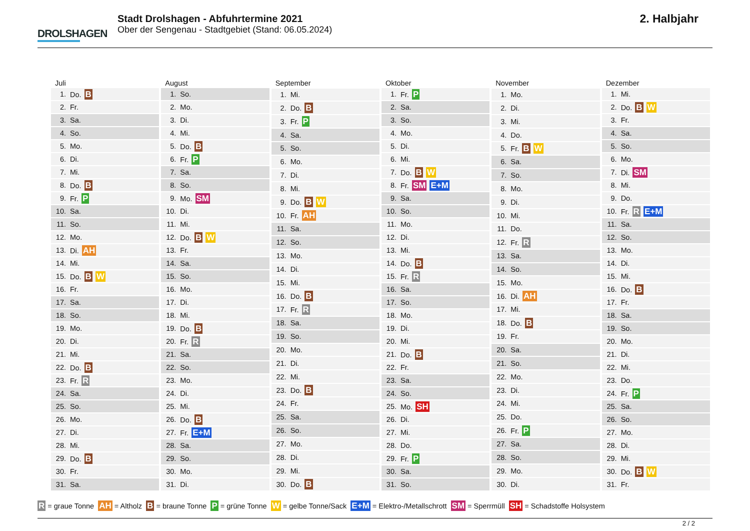DROLSHAGEN
Stadt Drolshagen - Abfuhrtermine 2021
Ober der Sengenau - Stadtgebiet (Stand: 06.05.2024)
2. Halbjahr
| Juli | |
| --- | --- |
| 1. | Do. B |
| 2. | Fr. |
| 3. | Sa. |
| 4. | So. |
| 5. | Mo. |
| 6. | Di. |
| 7. | Mi. |
| 8. | Do. B |
| 9. | Fr. P |
| 10. | Sa. |
| 11. | So. |
| 12. | Mo. |
| 13. | Di. AH |
| 14. | Mi. |
| 15. | Do. B W |
| 16. | Fr. |
| 17. | Sa. |
| 18. | So. |
| 19. | Mo. |
| 20. | Di. |
| 21. | Mi. |
| 22. | Do. B |
| 23. | Fr. R |
| 24. | Sa. |
| 25. | So. |
| 26. | Mo. |
| 27. | Di. |
| 28. | Mi. |
| 29. | Do. B |
| 30. | Fr. |
| 31. | Sa. |
| August | |
| --- | --- |
| 1. | So. |
| 2. | Mo. |
| 3. | Di. |
| 4. | Mi. |
| 5. | Do. B |
| 6. | Fr. P |
| 7. | Sa. |
| 8. | So. |
| 9. | Mo. SM |
| 10. | Di. |
| 11. | Mi. |
| 12. | Do. B W |
| 13. | Fr. |
| 14. | Sa. |
| 15. | So. |
| 16. | Mo. |
| 17. | Di. |
| 18. | Mi. |
| 19. | Do. B |
| 20. | Fr. R |
| 21. | Sa. |
| 22. | So. |
| 23. | Mo. |
| 24. | Di. |
| 25. | Mi. |
| 26. | Do. B |
| 27. | Fr. E+M |
| 28. | Sa. |
| 29. | So. |
| 30. | Mo. |
| 31. | Di. |
| September | |
| --- | --- |
| 1. | Mi. |
| 2. | Do. B |
| 3. | Fr. P |
| 4. | Sa. |
| 5. | So. |
| 6. | Mo. |
| 7. | Di. |
| 8. | Mi. |
| 9. | Do. B W |
| 10. | Fr. AH |
| 11. | Sa. |
| 12. | So. |
| 13. | Mo. |
| 14. | Di. |
| 15. | Mi. |
| 16. | Do. B |
| 17. | Fr. R |
| 18. | Sa. |
| 19. | So. |
| 20. | Mo. |
| 21. | Di. |
| 22. | Mi. |
| 23. | Do. B |
| 24. | Fr. |
| 25. | Sa. |
| 26. | So. |
| 27. | Mo. |
| 28. | Di. |
| 29. | Mi. |
| 30. | Do. B |
| Oktober | |
| --- | --- |
| 1. | Fr. P |
| 2. | Sa. |
| 3. | So. |
| 4. | Mo. |
| 5. | Di. |
| 6. | Mi. |
| 7. | Do. B W |
| 8. | Fr. SM E+M |
| 9. | Sa. |
| 10. | So. |
| 11. | Mo. |
| 12. | Di. |
| 13. | Mi. |
| 14. | Do. B |
| 15. | Fr. R |
| 16. | Sa. |
| 17. | So. |
| 18. | Mo. |
| 19. | Di. |
| 20. | Mi. |
| 21. | Do. B |
| 22. | Fr. |
| 23. | Sa. |
| 24. | So. |
| 25. | Mo. SH |
| 26. | Di. |
| 27. | Mi. |
| 28. | Do. |
| 29. | Fr. P |
| 30. | Sa. |
| 31. | So. |
| November | |
| --- | --- |
| 1. | Mo. |
| 2. | Di. |
| 3. | Mi. |
| 4. | Do. |
| 5. | Fr. B W |
| 6. | Sa. |
| 7. | So. |
| 8. | Mo. |
| 9. | Di. |
| 10. | Mi. |
| 11. | Do. |
| 12. | Fr. R |
| 13. | Sa. |
| 14. | So. |
| 15. | Mo. |
| 16. | Di. AH |
| 17. | Mi. |
| 18. | Do. B |
| 19. | Fr. |
| 20. | Sa. |
| 21. | So. |
| 22. | Mo. |
| 23. | Di. |
| 24. | Mi. |
| 25. | Do. |
| 26. | Fr. P |
| 27. | Sa. |
| 28. | So. |
| 29. | Mo. |
| 30. | Di. |
| Dezember | |
| --- | --- |
| 1. | Mi. |
| 2. | Do. B W |
| 3. | Fr. |
| 4. | Sa. |
| 5. | So. |
| 6. | Mo. |
| 7. | Di. SM |
| 8. | Mi. |
| 9. | Do. |
| 10. | Fr. R E+M |
| 11. | Sa. |
| 12. | So. |
| 13. | Mo. |
| 14. | Di. |
| 15. | Mi. |
| 16. | Do. B |
| 17. | Fr. |
| 18. | Sa. |
| 19. | So. |
| 20. | Mo. |
| 21. | Di. |
| 22. | Mi. |
| 23. | Do. |
| 24. | Fr. P |
| 25. | Sa. |
| 26. | So. |
| 27. | Mo. |
| 28. | Di. |
| 29. | Mi. |
| 30. | Do. B W |
| 31. | Fr. |
R = graue Tonne AH = Altholz B = braune Tonne P = grüne Tonne W = gelbe Tonne/Sack E+M = Elektro-/Metallschrott SM = Sperrmüll SH = Schadstoffe Holsystem
2 / 2